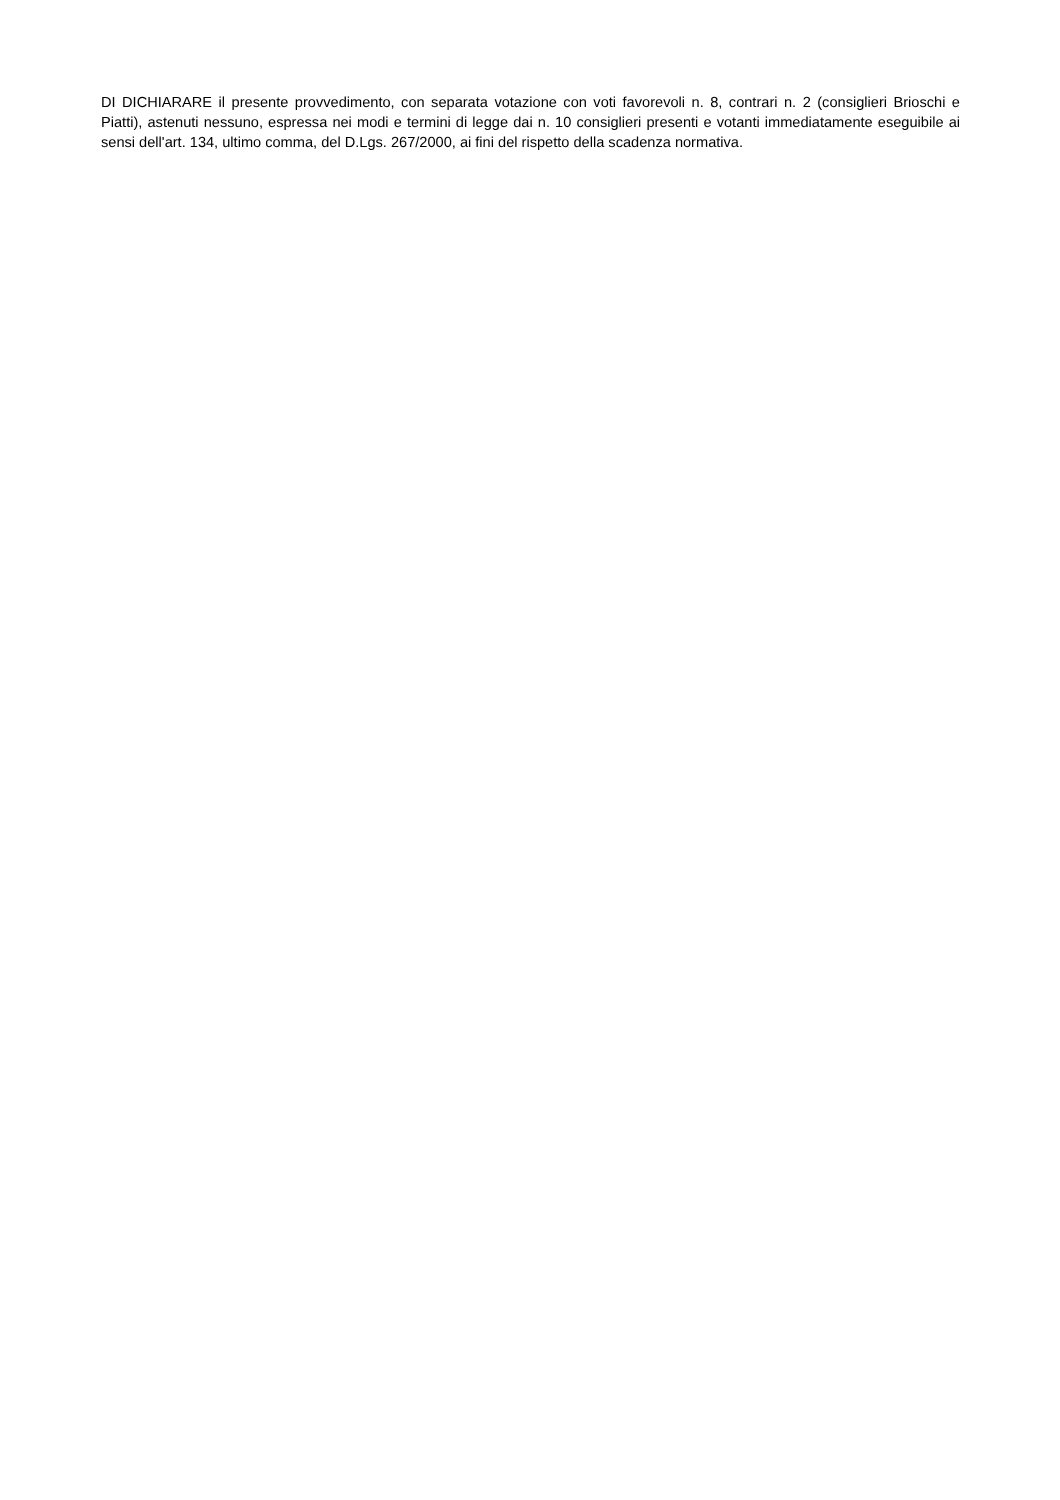DI DICHIARARE il presente provvedimento, con separata votazione con voti favorevoli n. 8, contrari n. 2 (consiglieri Brioschi e Piatti), astenuti nessuno, espressa nei modi e termini di legge dai n. 10 consiglieri presenti e votanti immediatamente eseguibile ai sensi dell'art. 134, ultimo comma, del D.Lgs. 267/2000, ai fini del rispetto della scadenza normativa.